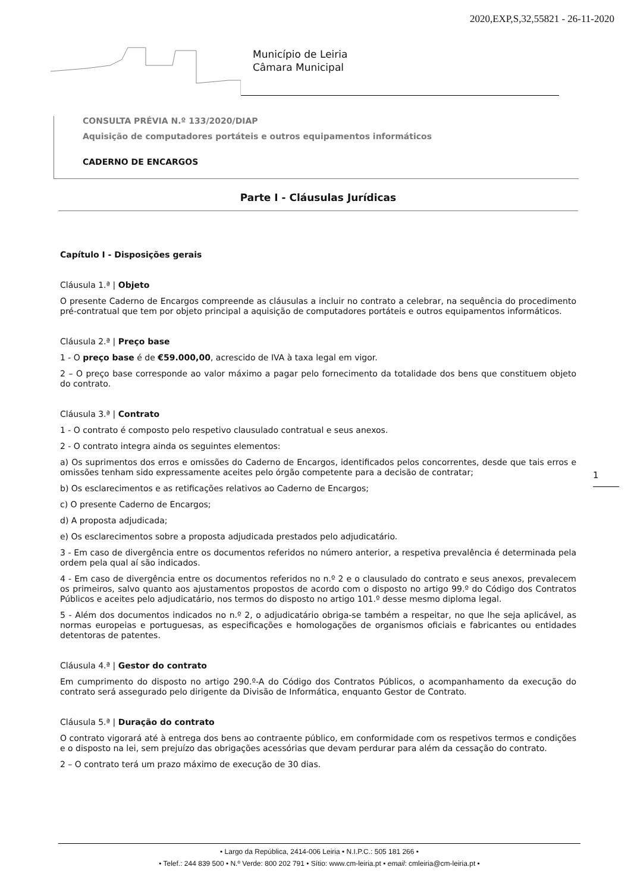2020,EXP,S,32,55821 - 26-11-2020
Município de Leiria
Câmara Municipal
CONSULTA PRÉVIA N.º 133/2020/DIAP
Aquisição de computadores portáteis e outros equipamentos informáticos
CADERNO DE ENCARGOS
Parte I - Cláusulas Jurídicas
Capítulo I - Disposições gerais
Cláusula 1.ª | Objeto
O presente Caderno de Encargos compreende as cláusulas a incluir no contrato a celebrar, na sequência do procedimento pré-contratual que tem por objeto principal a aquisição de computadores portáteis e outros equipamentos informáticos.
Cláusula 2.ª | Preço base
1 - O preço base é de €59.000,00, acrescido de IVA à taxa legal em vigor.
2 – O preço base corresponde ao valor máximo a pagar pelo fornecimento da totalidade dos bens que constituem objeto do contrato.
Cláusula 3.ª | Contrato
1 - O contrato é composto pelo respetivo clausulado contratual e seus anexos.
2 - O contrato integra ainda os seguintes elementos:
a) Os suprimentos dos erros e omissões do Caderno de Encargos, identificados pelos concorrentes, desde que tais erros e omissões tenham sido expressamente aceites pelo órgão competente para a decisão de contratar;
b) Os esclarecimentos e as retificações relativos ao Caderno de Encargos;
c) O presente Caderno de Encargos;
d) A proposta adjudicada;
e) Os esclarecimentos sobre a proposta adjudicada prestados pelo adjudicatário.
3 - Em caso de divergência entre os documentos referidos no número anterior, a respetiva prevalência é determinada pela ordem pela qual aí são indicados.
4 - Em caso de divergência entre os documentos referidos no n.º 2 e o clausulado do contrato e seus anexos, prevalecem os primeiros, salvo quanto aos ajustamentos propostos de acordo com o disposto no artigo 99.º do Código dos Contratos Públicos e aceites pelo adjudicatário, nos termos do disposto no artigo 101.º desse mesmo diploma legal.
5 - Além dos documentos indicados no n.º 2, o adjudicatário obriga-se também a respeitar, no que lhe seja aplicável, as normas europeias e portuguesas, as especificações e homologações de organismos oficiais e fabricantes ou entidades detentoras de patentes.
Cláusula 4.ª | Gestor do contrato
Em cumprimento do disposto no artigo 290.º-A do Código dos Contratos Públicos, o acompanhamento da execução do contrato será assegurado pelo dirigente da Divisão de Informática, enquanto Gestor de Contrato.
Cláusula 5.ª | Duração do contrato
O contrato vigorará até à entrega dos bens ao contraente público, em conformidade com os respetivos termos e condições e o disposto na lei, sem prejuízo das obrigações acessórias que devam perdurar para além da cessação do contrato.
2 – O contrato terá um prazo máximo de execução de 30 dias.
1
• Largo da República, 2414-006 Leiria • N.I.P.C.: 505 181 266 •
• Telef.: 244 839 500 • N.º Verde: 800 202 791 • Sítio: www.cm-leiria.pt • email: cmleiria@cm-leiria.pt •